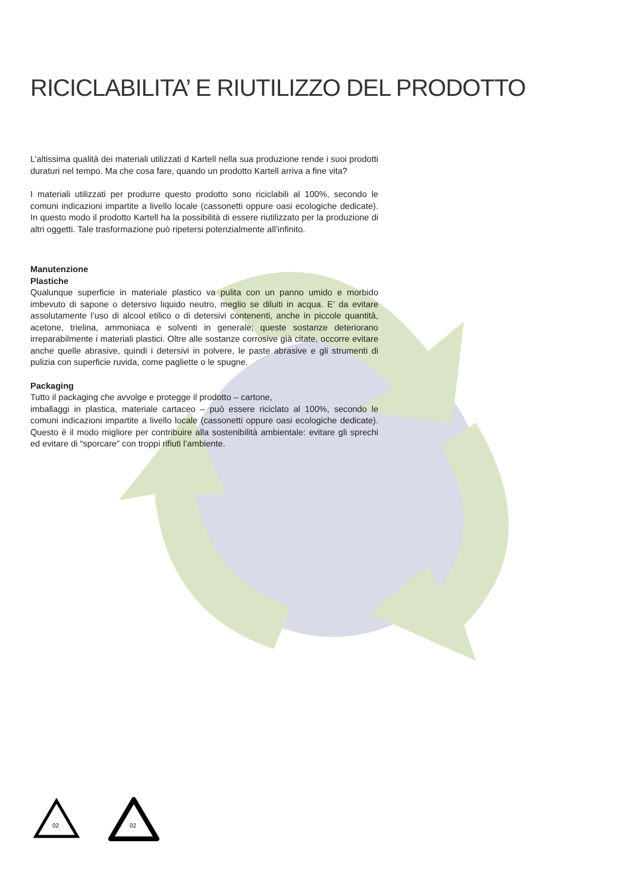RICICLABILITA’ E RIUTILIZZO DEL PRODOTTO
L’altissima qualità dei materiali utilizzati d Kartell nella sua produzione rende i suoi prodotti duraturi nel tempo. Ma che cosa fare, quando un prodotto Kartell arriva a fine vita?
I materiali utilizzati per produrre questo prodotto sono riciclabili al 100%, secondo le comuni indicazioni impartite a livello locale (cassonetti oppure oasi ecologiche dedicate). In questo modo il prodotto Kartell ha la possibilità di essere riutilizzato per la produzione di altri oggetti. Tale trasformazione può ripetersi potenzialmente all’infinito.
Manutenzione
Plastiche
Qualunque superficie in materiale plastico va pulita con un panno umido e morbido imbevuto di sapone o detersivo liquido neutro, meglio se diluiti in acqua. E’ da evitare assolutamente l’uso di alcool etilico o di detersivi contenenti, anche in piccole quantità, acetone, trielina, ammoniaca e solventi in generale; queste sostanze deteriorano irreparabilmente i materiali plastici. Oltre alle sostanze corrosive già citate, occorre evitare anche quelle abrasive, quindi i detersivi in polvere, le paste abrasive e gli strumenti di pulizia con superficie ruvida, come pagliette o le spugne.
Packaging
Tutto il packaging che avvolge e protegge il prodotto – cartone,
imballaggi in plastica, materiale cartaceo – può essere riciclato al 100%, secondo le comuni indicazioni impartite a livello locale (cassonetti oppure oasi ecologiche dedicate). Questo è il modo migliore per contribuire alla sostenibilità ambientale: evitare gli sprechi ed evitare di “sporcare” con troppi rifiuti l’ambiente.
02
02